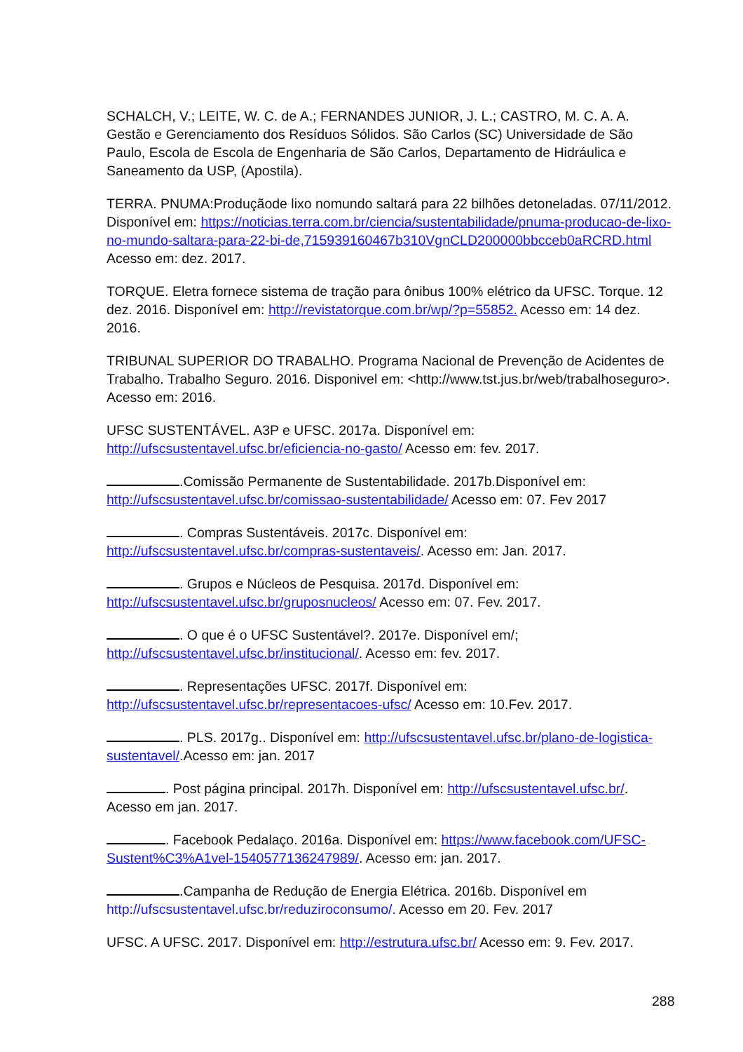SCHALCH, V.; LEITE, W. C. de A.; FERNANDES JUNIOR, J. L.; CASTRO, M. C. A. A. Gestão e Gerenciamento dos Resíduos Sólidos. São Carlos (SC) Universidade de São Paulo, Escola de Escola de Engenharia de São Carlos, Departamento de Hidráulica e Saneamento da USP, (Apostila).
TERRA. PNUMA:Produçãode lixo nomundo saltará para 22 bilhões detoneladas. 07/11/2012. Disponível em: https://noticias.terra.com.br/ciencia/sustentabilidade/pnuma-producao-de-lixo-no-mundo-saltara-para-22-bi-de,715939160467b310VgnCLD200000bbcceb0aRCRD.html Acesso em: dez. 2017.
TORQUE. Eletra fornece sistema de tração para ônibus 100% elétrico da UFSC. Torque. 12 dez. 2016. Disponível em: http://revistatorque.com.br/wp/?p=55852. Acesso em: 14 dez. 2016.
TRIBUNAL SUPERIOR DO TRABALHO. Programa Nacional de Prevenção de Acidentes de Trabalho. Trabalho Seguro. 2016. Disponivel em: <http://www.tst.jus.br/web/trabalhoseguro>. Acesso em: 2016.
UFSC SUSTENTÁVEL. A3P e UFSC. 2017a. Disponível em: http://ufscsustentavel.ufsc.br/eficiencia-no-gasto/ Acesso em: fev. 2017.
.Comissão Permanente de Sustentabilidade. 2017b.Disponível em: http://ufscsustentavel.ufsc.br/comissao-sustentabilidade/ Acesso em: 07. Fev 2017
. Compras Sustentáveis. 2017c. Disponível em: http://ufscsustentavel.ufsc.br/compras-sustentaveis/. Acesso em: Jan. 2017.
. Grupos e Núcleos de Pesquisa. 2017d. Disponível em: http://ufscsustentavel.ufsc.br/gruposnucleos/ Acesso em: 07. Fev. 2017.
. O que é o UFSC Sustentável?. 2017e. Disponível em/; http://ufscsustentavel.ufsc.br/institucional/. Acesso em: fev. 2017.
. Representações UFSC. 2017f. Disponível em: http://ufscsustentavel.ufsc.br/representacoes-ufsc/ Acesso em: 10.Fev. 2017.
. PLS. 2017g.. Disponível em: http://ufscsustentavel.ufsc.br/plano-de-logistica-sustentavel/.Acesso em: jan. 2017
. Post página principal. 2017h. Disponível em: http://ufscsustentavel.ufsc.br/. Acesso em jan. 2017.
. Facebook Pedalaço. 2016a. Disponível em: https://www.facebook.com/UFSC-Sustent%C3%A1vel-1540577136247989/. Acesso em: jan. 2017.
.Campanha de Redução de Energia Elétrica. 2016b. Disponível em http://ufscsustentavel.ufsc.br/reduziroconsumo/. Acesso em 20. Fev. 2017
UFSC. A UFSC. 2017. Disponível em: http://estrutura.ufsc.br/ Acesso em: 9. Fev. 2017.
288